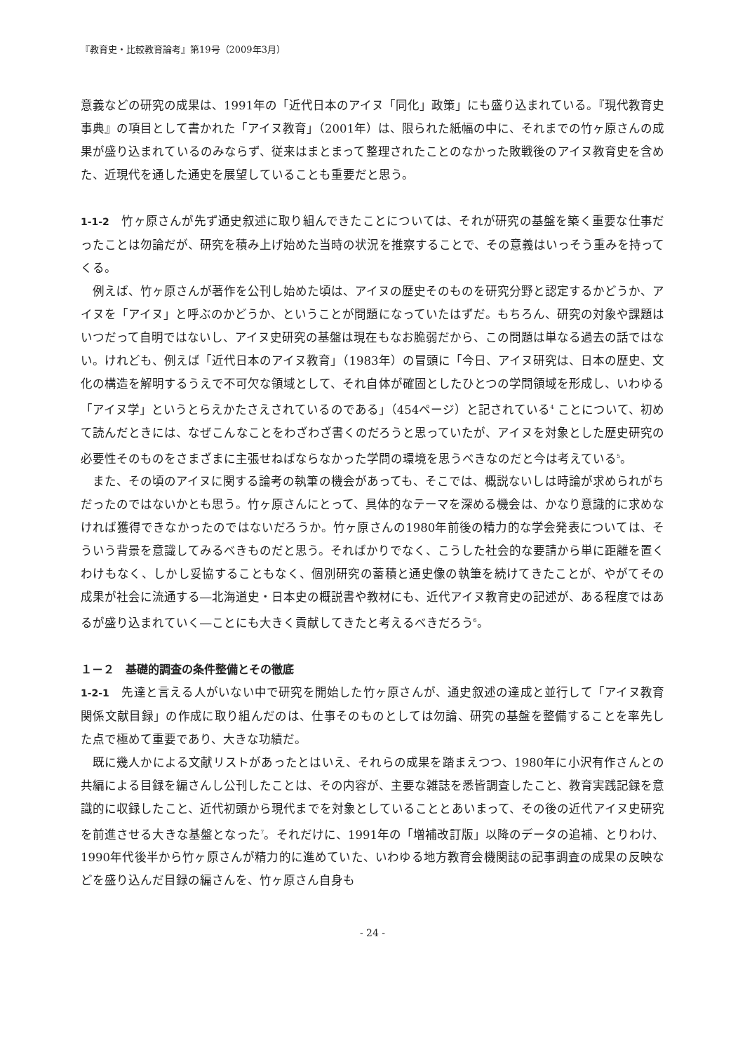『教育史・比較教育論考』第19号（2009年3月）
意義などの研究の成果は、1991年の「近代日本のアイヌ「同化」政策」にも盛り込まれている。『現代教育史事典』の項目として書かれた「アイヌ教育」（2001年）は、限られた紙幅の中に、それまでの竹ヶ原さんの成果が盛り込まれているのみならず、従来はまとまって整理されたことのなかった敗戦後のアイヌ教育史を含めた、近現代を通した通史を展望していることも重要だと思う。
1-1-2　竹ヶ原さんが先ず通史叙述に取り組んできたことについては、それが研究の基盤を築く重要な仕事だったことは勿論だが、研究を積み上げ始めた当時の状況を推察することで、その意義はいっそう重みを持ってくる。
例えば、竹ヶ原さんが著作を公刊し始めた頃は、アイヌの歴史そのものを研究分野と認定するかどうか、アイヌを「アイヌ」と呼ぶのかどうか、ということが問題になっていたはずだ。もちろん、研究の対象や課題はいつだって自明ではないし、アイヌ史研究の基盤は現在もなお脆弱だから、この問題は単なる過去の話ではない。けれども、例えば「近代日本のアイヌ教育」（1983年）の冒頭に「今日、アイヌ研究は、日本の歴史、文化の構造を解明するうえで不可欠な領域として、それ自体が確固としたひとつの学問領域を形成し、いわゆる「アイヌ学」というとらえかたさえされているのである」（454ページ）と記されている<sup>4</sup> ことについて、初めて読んだときには、なぜこんなことをわざわざ書くのだろうと思っていたが、アイヌを対象とした歴史研究の必要性そのものをさまざまに主張せねばならなかった学問の環境を思うべきなのだと今は考えている<sup>5</sup>。
また、その頃のアイヌに関する論考の執筆の機会があっても、そこでは、概説ないしは時論が求められがちだったのではないかとも思う。竹ヶ原さんにとって、具体的なテーマを深める機会は、かなり意識的に求めなければ獲得できなかったのではないだろうか。竹ヶ原さんの1980年前後の精力的な学会発表については、そういう背景を意識してみるべきものだと思う。そればかりでなく、こうした社会的な要請から単に距離を置くわけもなく、しかし妥協することもなく、個別研究の蓄積と通史像の執筆を続けてきたことが、やがてその成果が社会に流通する―北海道史・日本史の概説書や教材にも、近代アイヌ教育史の記述が、ある程度ではあるが盛り込まれていく―ことにも大きく貢献してきたと考えるべきだろう<sup>6</sup>。
１－２　基礎的調査の条件整備とその徹底
1-2-1　先達と言える人がいない中で研究を開始した竹ヶ原さんが、通史叙述の達成と並行して「アイヌ教育関係文献目録」の作成に取り組んだのは、仕事そのものとしては勿論、研究の基盤を整備することを率先した点で極めて重要であり、大きな功績だ。
既に幾人かによる文献リストがあったとはいえ、それらの成果を踏まえつつ、1980年に小沢有作さんとの共編による目録を編さんし公刊したことは、その内容が、主要な雑誌を悉皆調査したこと、教育実践記録を意識的に収録したこと、近代初頭から現代までを対象としていることとあいまって、その後の近代アイヌ史研究を前進させる大きな基盤となった<sup>7</sup>。それだけに、1991年の「増補改訂版」以降のデータの追補、とりわけ、1990年代後半から竹ヶ原さんが精力的に進めていた、いわゆる地方教育会機関誌の記事調査の成果の反映などを盛り込んだ目録の編さんを、竹ヶ原さん自身も
- 24 -